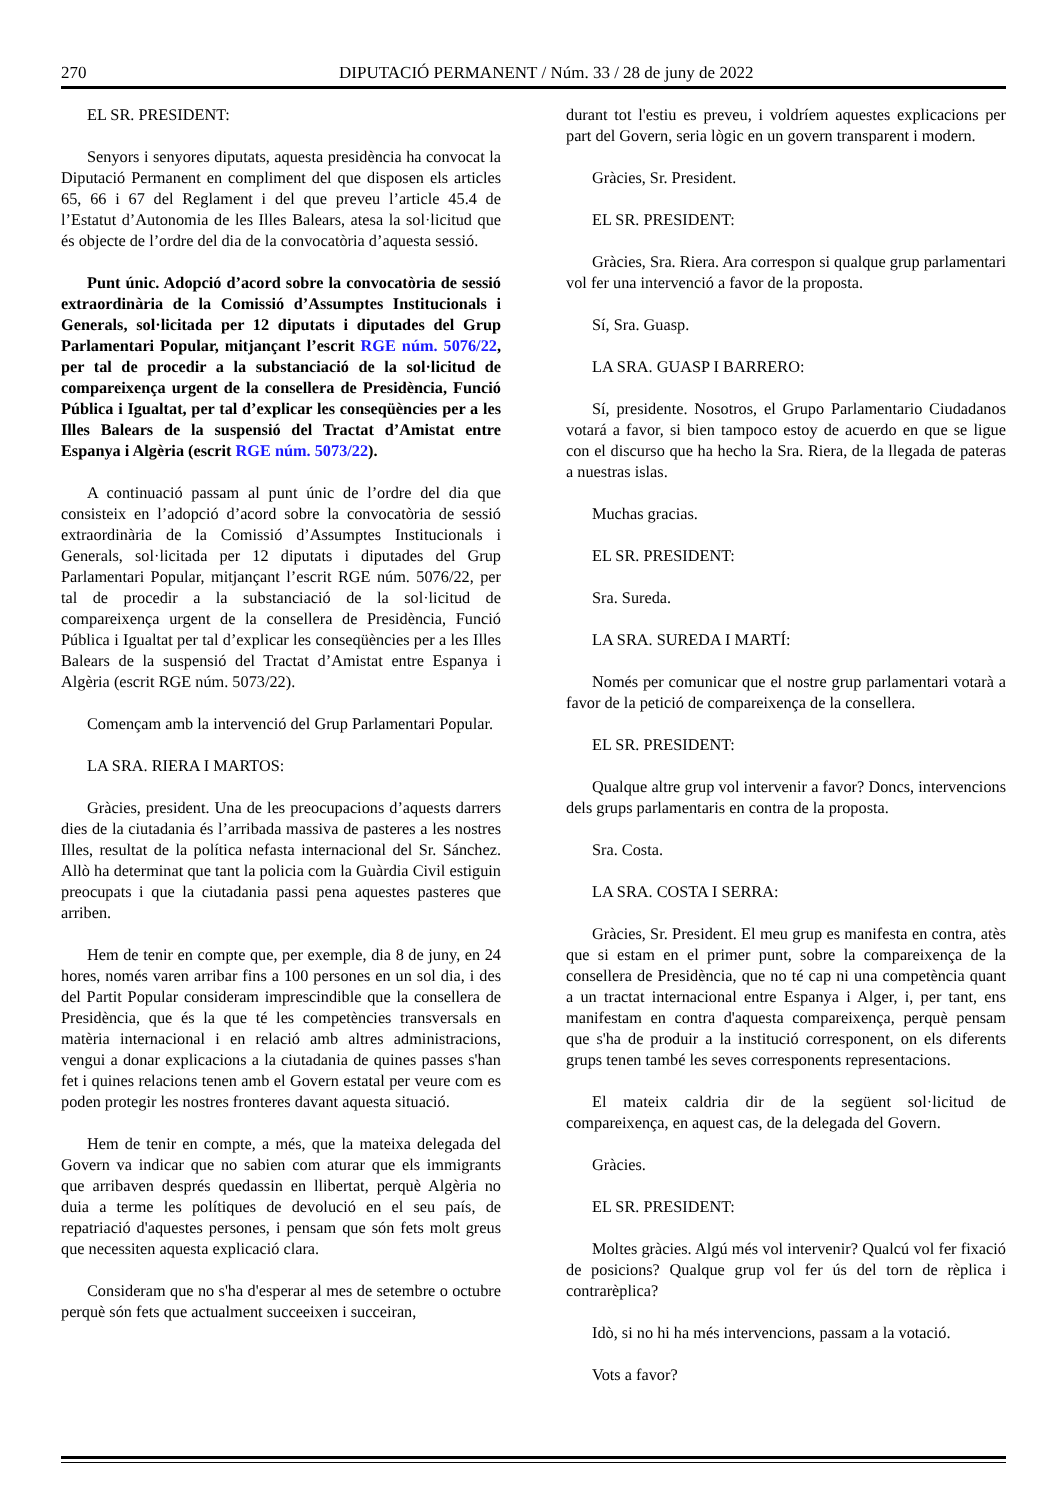270 DIPUTACIÓ PERMANENT / Núm. 33 / 28 de juny de 2022
EL SR. PRESIDENT:
Senyors i senyores diputats, aquesta presidència ha convocat la Diputació Permanent en compliment del que disposen els articles 65, 66 i 67 del Reglament i del que preveu l’article 45.4 de l’Estatut d’Autonomia de les Illes Balears, atesa la sol·licitud que és objecte de l’ordre del dia de la convocatòria d’aquesta sessió.
Punt únic. Adopció d’acord sobre la convocatòria de sessió extraordinària de la Comissió d’Assumptes Institucionals i Generals, sol·licitada per 12 diputats i diputades del Grup Parlamentari Popular, mitjançant l’escrit RGE núm. 5076/22, per tal de procedir a la substanciació de la sol·licitud de compareixença urgent de la consellera de Presidència, Funció Pública i Igualtat, per tal d’explicar les conseqüències per a les Illes Balears de la suspensió del Tractat d’Amistat entre Espanya i Algèria (escrit RGE núm. 5073/22).
A continuació passam al punt únic de l’ordre del dia que consisteix en l’adopció d’acord sobre la convocatòria de sessió extraordinària de la Comissió d’Assumptes Institucionals i Generals, sol·licitada per 12 diputats i diputades del Grup Parlamentari Popular, mitjançant l’escrit RGE núm. 5076/22, per tal de procedir a la substanciació de la sol·licitud de compareixença urgent de la consellera de Presidència, Funció Pública i Igualtat per tal d’explicar les conseqüències per a les Illes Balears de la suspensió del Tractat d’Amistat entre Espanya i Algèria (escrit RGE núm. 5073/22).
Començam amb la intervenció del Grup Parlamentari Popular.
LA SRA. RIERA I MARTOS:
Gràcies, president. Una de les preocupacions d’aquests darrers dies de la ciutadania és l’arribada massiva de pasteres a les nostres Illes, resultat de la política nefasta internacional del Sr. Sánchez. Allò ha determinat que tant la policia com la Guàrdia Civil estiguin preocupats i que la ciutadania passi pena aquestes pasteres que arriben.
Hem de tenir en compte que, per exemple, dia 8 de juny, en 24 hores, només varen arribar fins a 100 persones en un sol dia, i des del Partit Popular consideram imprescindible que la consellera de Presidència, que és la que té les competències transversals en matèria internacional i en relació amb altres administracions, vengui a donar explicacions a la ciutadania de quines passes s'han fet i quines relacions tenen amb el Govern estatal per veure com es poden protegir les nostres fronteres davant aquesta situació.
Hem de tenir en compte, a més, que la mateixa delegada del Govern va indicar que no sabien com aturar que els immigrants que arribaven després quedassin en llibertat, perquè Algèria no duia a terme les polítiques de devolució en el seu país, de repatriació d'aquestes persones, i pensam que són fets molt greus que necessiten aquesta explicació clara.
Consideram que no s'ha d'esperar al mes de setembre o octubre perquè són fets que actualment succeeixen i succeiran,
durant tot l'estiu es preveu, i voldríem aquestes explicacions per part del Govern, seria lògic en un govern transparent i modern.
Gràcies, Sr. President.
EL SR. PRESIDENT:
Gràcies, Sra. Riera. Ara correspon si qualque grup parlamentari vol fer una intervenció a favor de la proposta.
Sí, Sra. Guasp.
LA SRA. GUASP I BARRERO:
Sí, presidente. Nosotros, el Grupo Parlamentario Ciudadanos votará a favor, si bien tampoco estoy de acuerdo en que se ligue con el discurso que ha hecho la Sra. Riera, de la llegada de pateras a nuestras islas.
Muchas gracias.
EL SR. PRESIDENT:
Sra. Sureda.
LA SRA. SUREDA I MARTÍ:
Només per comunicar que el nostre grup parlamentari votarà a favor de la petició de compareixença de la consellera.
EL SR. PRESIDENT:
Qualque altre grup vol intervenir a favor? Doncs, intervencions dels grups parlamentaris en contra de la proposta.
Sra. Costa.
LA SRA. COSTA I SERRA:
Gràcies, Sr. President. El meu grup es manifesta en contra, atès que si estam en el primer punt, sobre la compareixença de la consellera de Presidència, que no té cap ni una competència quant a un tractat internacional entre Espanya i Alger, i, per tant, ens manifestam en contra d'aquesta compareixença, perquè pensam que s'ha de produir a la institució corresponent, on els diferents grups tenen també les seves corresponents representacions.
El mateix caldria dir de la següent sol·licitud de compareixença, en aquest cas, de la delegada del Govern.
Gràcies.
EL SR. PRESIDENT:
Moltes gràcies. Algú més vol intervenir? Qualcú vol fer fixació de posicions? Qualque grup vol fer ús del torn de rèplica i contrarèplica?
Idò, si no hi ha més intervencions, passam a la votació.
Vots a favor?